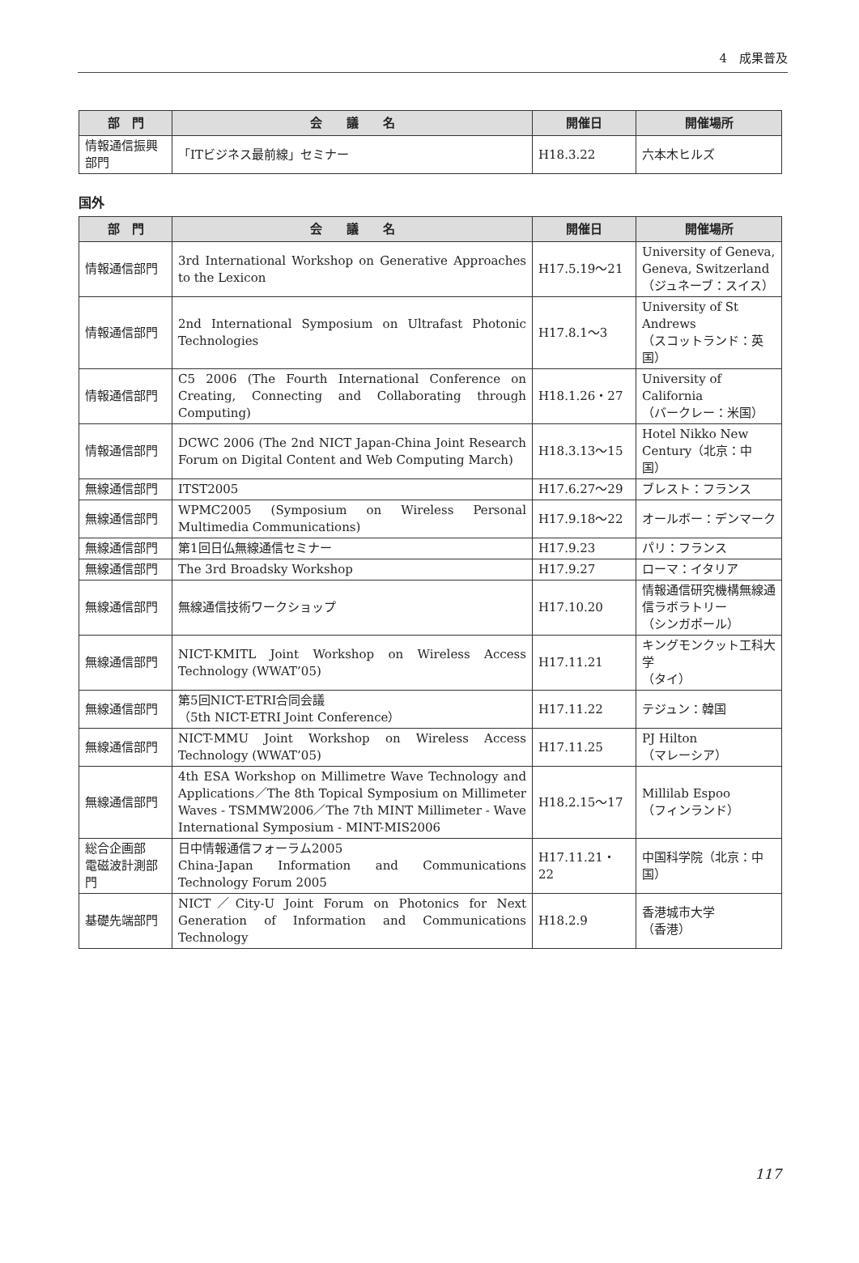4　成果普及
| 部 門 | 会 議 名 | 開催日 | 開催場所 |
| --- | --- | --- | --- |
| 情報通信振興部門 | 「ITビジネス最前線」セミナー | H18.3.22 | 六本木ヒルズ |
国外
| 部 門 | 会 議 名 | 開催日 | 開催場所 |
| --- | --- | --- | --- |
| 情報通信部門 | 3rd International Workshop on Generative Approaches to the Lexicon | H17.5.19〜21 | University of Geneva, Geneva, Switzerland（ジュネーブ：スイス） |
| 情報通信部門 | 2nd International Symposium on Ultrafast Photonic Technologies | H17.8.1〜3 | University of St Andrews （スコットランド：英国） |
| 情報通信部門 | C5 2006 (The Fourth International Conference on Creating, Connecting and Collaborating through Computing) | H18.1.26・27 | University of California （バークレー：米国） |
| 情報通信部門 | DCWC 2006 (The 2nd NICT Japan-China Joint Research Forum on Digital Content and Web Computing March) | H18.3.13〜15 | Hotel Nikko New Century（北京：中国） |
| 無線通信部門 | ITST2005 | H17.6.27〜29 | ブレスト：フランス |
| 無線通信部門 | WPMC2005 (Symposium on Wireless Personal Multimedia Communications) | H17.9.18〜22 | オールボー：デンマーク |
| 無線通信部門 | 第1回日仏無線通信セミナー | H17.9.23 | パリ：フランス |
| 無線通信部門 | The 3rd Broadsky Workshop | H17.9.27 | ローマ：イタリア |
| 無線通信部門 | 無線通信技術ワークショップ | H17.10.20 | 情報通信研究機構無線通信ラボラトリー （シンガポール） |
| 無線通信部門 | NICT-KMITL Joint Workshop on Wireless Access Technology (WWAT’05) | H17.11.21 | キングモンクット工科大学 （タイ） |
| 無線通信部門 | 第5回NICT-ETRI合同会議 （5th NICT-ETRI Joint Conference） | H17.11.22 | テジュン：韓国 |
| 無線通信部門 | NICT-MMU Joint Workshop on Wireless Access Technology (WWAT’05) | H17.11.25 | PJ Hilton （マレーシア） |
| 無線通信部門 | 4th ESA Workshop on Millimetre Wave Technology and Applications／The 8th Topical Symposium on Millimeter Waves - TSMMW2006／The 7th MINT Millimeter - Wave International Symposium - MINT-MIS2006 | H18.2.15〜17 | Millilab Espoo （フィンランド） |
| 総合企画部 電磁波計測部門 | 日中情報通信フォーラム2005 China-Japan Information and Communications Technology Forum 2005 | H17.11.21・22 | 中国科学院（北京：中国） |
| 基礎先端部門 | NICT／City-U Joint Forum on Photonics for Next Generation of Information and Communications Technology | H18.2.9 | 香港城市大学 （香港） |
117